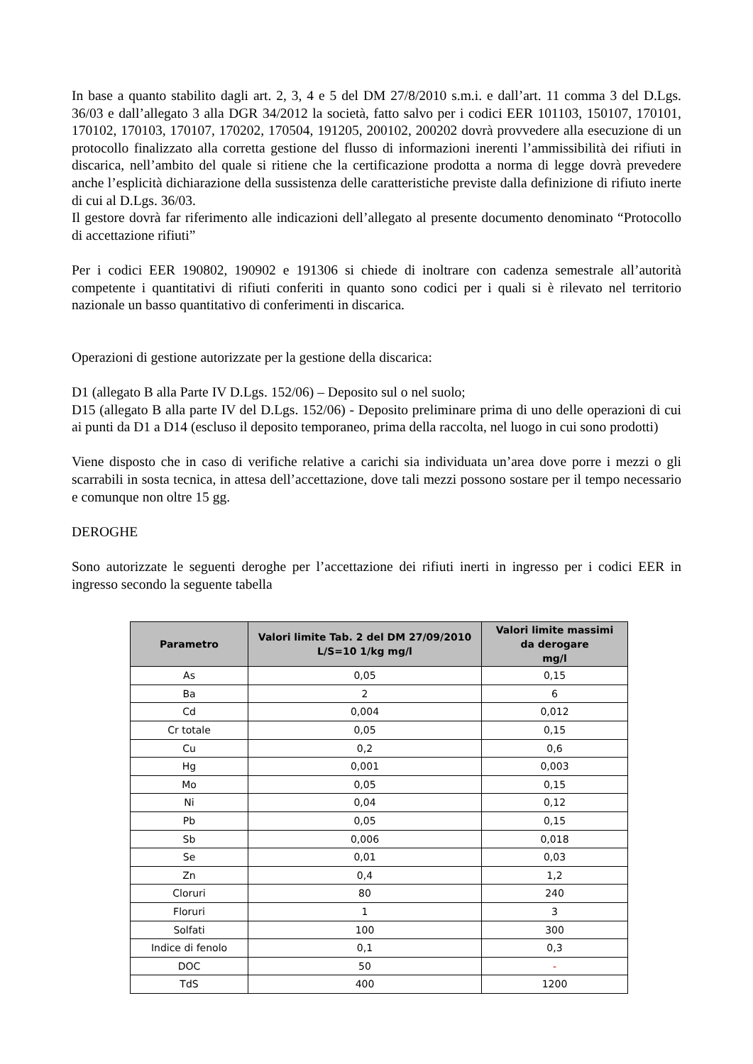In base a quanto stabilito dagli art. 2, 3, 4 e 5 del DM 27/8/2010 s.m.i. e dall’art. 11 comma 3 del D.Lgs. 36/03 e dall’allegato 3 alla DGR 34/2012 la società, fatto salvo per i codici EER 101103, 150107, 170101, 170102, 170103, 170107, 170202, 170504, 191205, 200102, 200202 dovrà provvedere alla esecuzione di un protocollo finalizzato alla corretta gestione del flusso di informazioni inerenti l’ammissibilità dei rifiuti in discarica, nell’ambito del quale si ritiene che la certificazione prodotta a norma di legge dovrà prevedere anche l’esplicità dichiarazione della sussistenza delle caratteristiche previste dalla definizione di rifiuto inerte di cui al D.Lgs. 36/03.
Il gestore dovrà far riferimento alle indicazioni dell’allegato al presente documento denominato “Protocollo di accettazione rifiuti”
Per i codici EER 190802, 190902 e 191306 si chiede di inoltrare con cadenza semestrale all’autorità competente i quantitativi di rifiuti conferiti in quanto sono codici per i quali si è rilevato nel territorio nazionale un basso quantitativo di conferimenti in discarica.
Operazioni di gestione autorizzate per la gestione della discarica:
D1 (allegato B alla Parte IV D.Lgs. 152/06) – Deposito sul o nel suolo;
D15 (allegato B alla parte IV del D.Lgs. 152/06) - Deposito preliminare prima di uno delle operazioni di cui ai punti da D1 a D14 (escluso il deposito temporaneo, prima della raccolta, nel luogo in cui sono prodotti)
Viene disposto che in caso di verifiche relative a carichi sia individuata un’area dove porre i mezzi o gli scarrabili in sosta tecnica, in attesa dell’accettazione, dove tali mezzi possono sostare per il tempo necessario e comunque non oltre 15 gg.
DEROGHE
Sono autorizzate le seguenti deroghe per l’accettazione dei rifiuti inerti in ingresso per i codici EER in ingresso secondo la seguente tabella
| Parametro | Valori limite Tab. 2 del DM 27/09/2010 L/S=10 1/kg mg/l | Valori limite massimi da derogare mg/l |
| --- | --- | --- |
| As | 0,05 | 0,15 |
| Ba | 2 | 6 |
| Cd | 0,004 | 0,012 |
| Cr totale | 0,05 | 0,15 |
| Cu | 0,2 | 0,6 |
| Hg | 0,001 | 0,003 |
| Mo | 0,05 | 0,15 |
| Ni | 0,04 | 0,12 |
| Pb | 0,05 | 0,15 |
| Sb | 0,006 | 0,018 |
| Se | 0,01 | 0,03 |
| Zn | 0,4 | 1,2 |
| Cloruri | 80 | 240 |
| Floruri | 1 | 3 |
| Solfati | 100 | 300 |
| Indice di fenolo | 0,1 | 0,3 |
| DOC | 50 | - |
| TdS | 400 | 1200 |